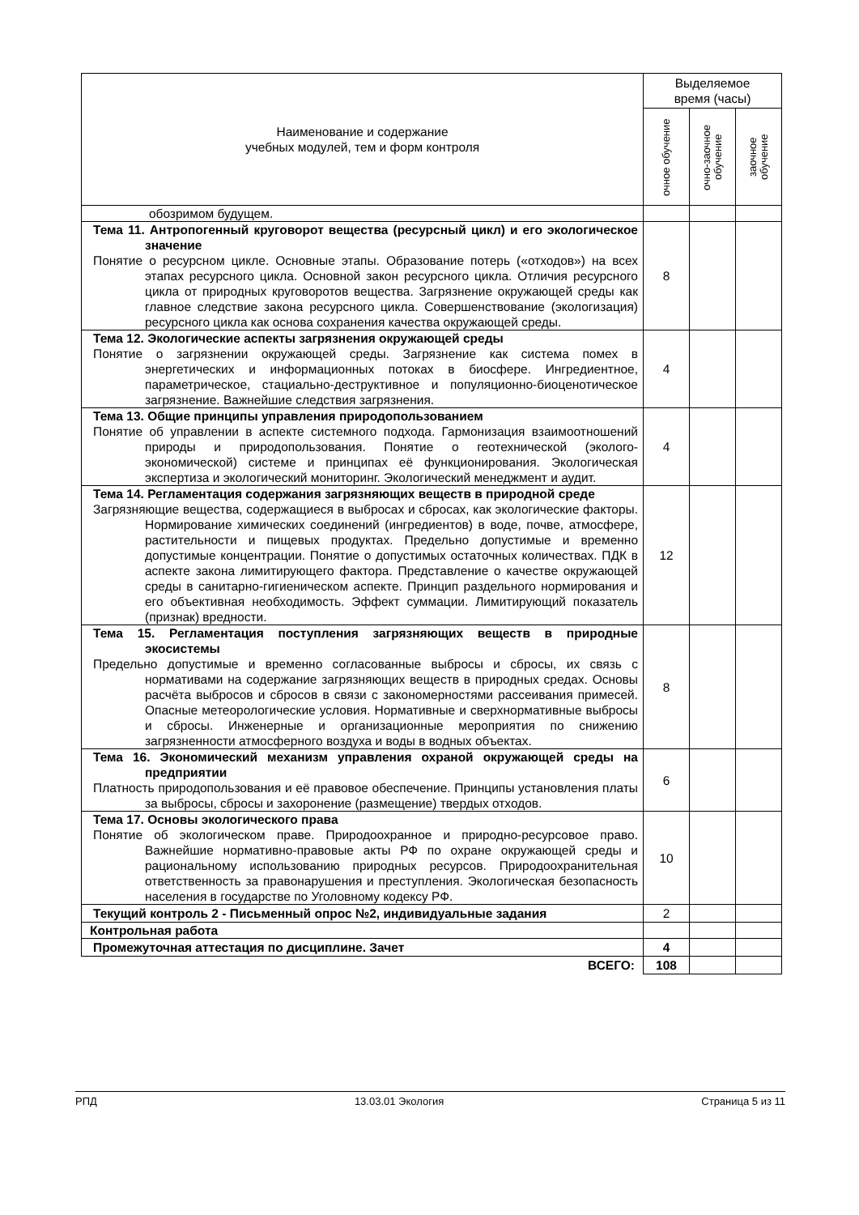| Наименование и содержание учебных модулей, тем и форм контроля | Выделяемое время (часы) | | |
| --- | --- | --- | --- |
| | очное обучение | очно-заочное обучение | заочное обучение |
| обозримом будущем. | | | |
| Тема 11. Антропогенный круговорот вещества (ресурсный цикл) и его экологическое значение Понятие о ресурсном цикле. Основные этапы. Образование потерь («отходов») на всех этапах ресурсного цикла. Основной закон ресурсного цикла. Отличия ресурсного цикла от природных круговоротов вещества. Загрязнение окружающей среды как главное следствие закона ресурсного цикла. Совершенствование (экологизация) ресурсного цикла как основа сохранения качества окружающей среды. | 8 | | |
| Тема 12. Экологические аспекты загрязнения окружающей среды Понятие о загрязнении окружающей среды. Загрязнение как система помех в энергетических и информационных потоках в биосфере. Ингредиентное, параметрическое, стациально-деструктивное и популяционно-биоценотическое загрязнение. Важнейшие следствия загрязнения. | 4 | | |
| Тема 13. Общие принципы управления природопользованием Понятие об управлении в аспекте системного подхода. Гармонизация взаимоотношений природы и природопользования. Понятие о геотехнической (эколого-экономической) системе и принципах её функционирования. Экологическая экспертиза и экологический мониторинг. Экологический менеджмент и аудит. | 4 | | |
| Тема 14. Регламентация содержания загрязняющих веществ в природной среде Загрязняющие вещества, содержащиеся в выбросах и сбросах, как экологические факторы. Нормирование химических соединений (ингредиентов) в воде, почве, атмосфере, растительности и пищевых продуктах. Предельно допустимые и временно допустимые концентрации. Понятие о допустимых остаточных количествах. ПДК в аспекте закона лимитирующего фактора. Представление о качестве окружающей среды в санитарно-гигиеническом аспекте. Принцип раздельного нормирования и его объективная необходимость. Эффект суммации. Лимитирующий показатель (признак) вредности. | 12 | | |
| Тема 15. Регламентация поступления загрязняющих веществ в природные экосистемы Предельно допустимые и временно согласованные выбросы и сбросы, их связь с нормативами на содержание загрязняющих веществ в природных средах. Основы расчёта выбросов и сбросов в связи с закономерностями рассеивания примесей. Опасные метеорологические условия. Нормативные и сверхнормативные выбросы и сбросы. Инженерные и организационные мероприятия по снижению загрязненности атмосферного воздуха и воды в водных объектах. | 8 | | |
| Тема 16. Экономический механизм управления охраной окружающей среды на предприятии Платность природопользования и её правовое обеспечение. Принципы установления платы за выбросы, сбросы и захоронение (размещение) твердых отходов. | 6 | | |
| Тема 17. Основы экологического права Понятие об экологическом праве. Природоохранное и природно-ресурсовое право. Важнейшие нормативно-правовые акты РФ по охране окружающей среды и рациональному использованию природных ресурсов. Природоохранительная ответственность за правонарушения и преступления. Экологическая безопасность населения в государстве по Уголовному кодексу РФ. | 10 | | |
| Текущий контроль 2 - Письменный опрос №2, индивидуальные задания | 2 | | |
| Контрольная работа | | | |
| Промежуточная аттестация по дисциплине. Зачет | 4 | | |
| ВСЕГО: | 108 | | |
РПД 13.03.01 Экология Страница 5 из 11